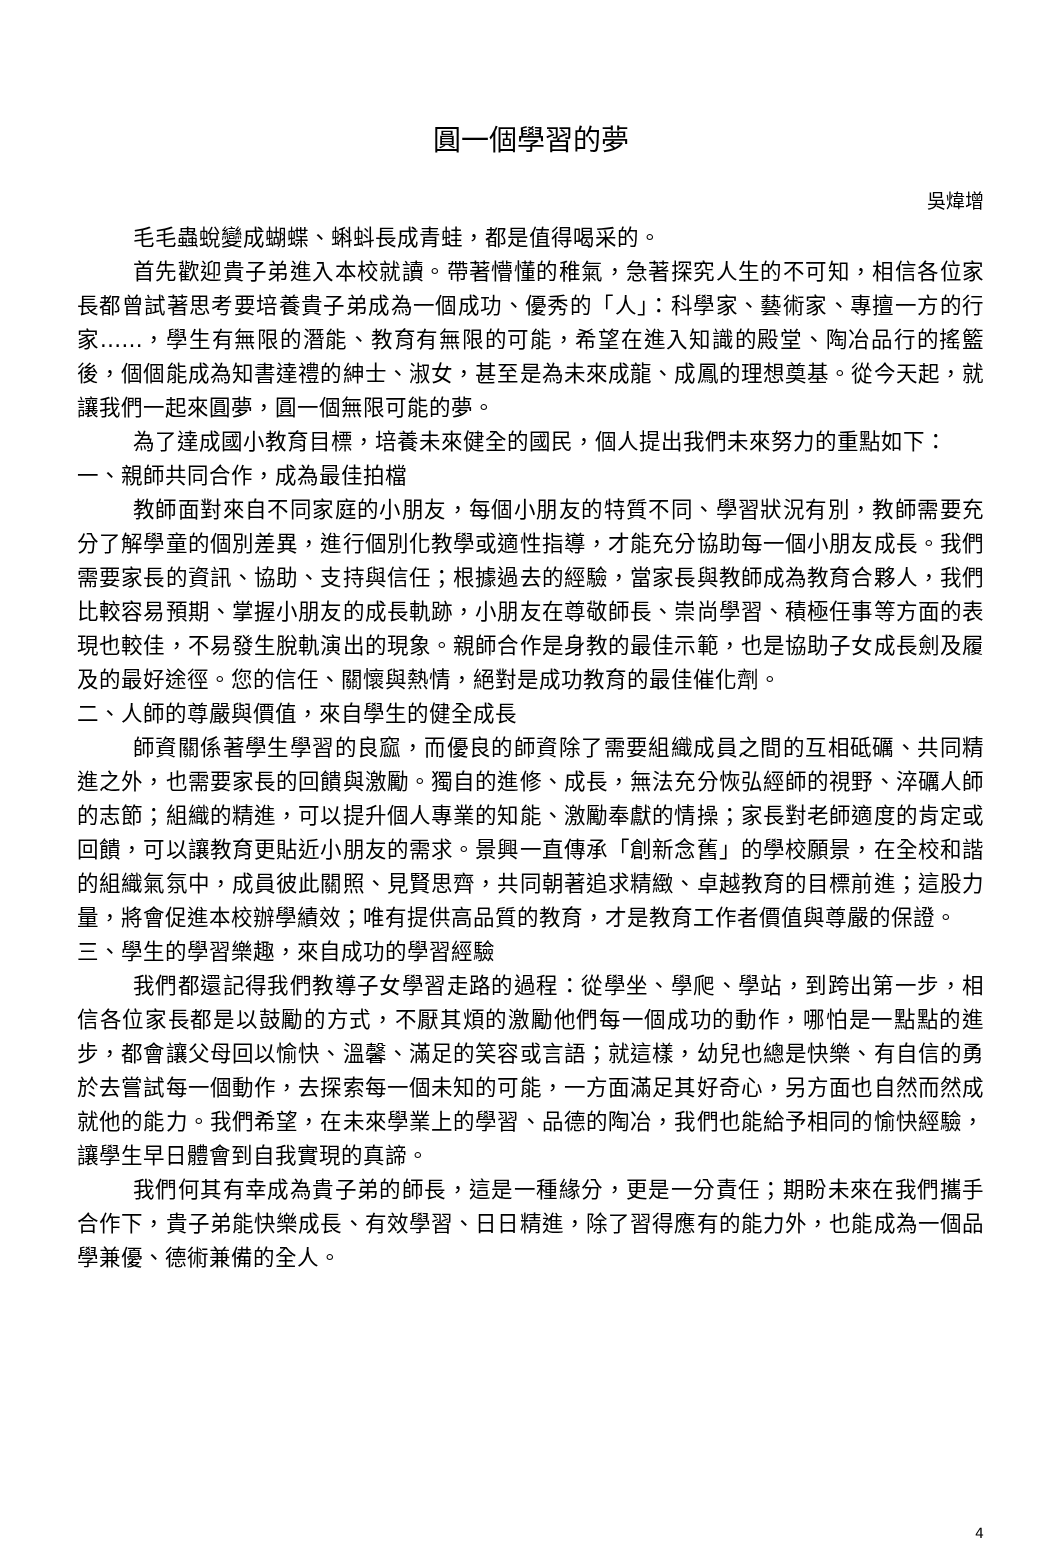圓一個學習的夢
吳煒增
毛毛蟲蛻變成蝴蝶、蝌蚪長成青蛙，都是值得喝采的。
首先歡迎貴子弟進入本校就讀。帶著懵懂的稚氣，急著探究人生的不可知，相信各位家長都曾試著思考要培養貴子弟成為一個成功、優秀的「人」：科學家、藝術家、專擅一方的行家……，學生有無限的潛能、教育有無限的可能，希望在進入知識的殿堂、陶冶品行的搖籃後，個個能成為知書達禮的紳士、淑女，甚至是為未來成龍、成鳳的理想奠基。從今天起，就讓我們一起來圓夢，圓一個無限可能的夢。
為了達成國小教育目標，培養未來健全的國民，個人提出我們未來努力的重點如下：
一、親師共同合作，成為最佳拍檔
教師面對來自不同家庭的小朋友，每個小朋友的特質不同、學習狀況有別，教師需要充分了解學童的個別差異，進行個別化教學或適性指導，才能充分協助每一個小朋友成長。我們需要家長的資訊、協助、支持與信任；根據過去的經驗，當家長與教師成為教育合夥人，我們比較容易預期、掌握小朋友的成長軌跡，小朋友在尊敬師長、崇尚學習、積極任事等方面的表現也較佳，不易發生脫軌演出的現象。親師合作是身教的最佳示範，也是協助子女成長劍及履及的最好途徑。您的信任、關懷與熱情，絕對是成功教育的最佳催化劑。
二、人師的尊嚴與價值，來自學生的健全成長
師資關係著學生學習的良窳，而優良的師資除了需要組織成員之間的互相砥礪、共同精進之外，也需要家長的回饋與激勵。獨自的進修、成長，無法充分恢弘經師的視野、淬礪人師的志節；組織的精進，可以提升個人專業的知能、激勵奉獻的情操；家長對老師適度的肯定或回饋，可以讓教育更貼近小朋友的需求。景興一直傳承「創新念舊」的學校願景，在全校和諧的組織氣氛中，成員彼此關照、見賢思齊，共同朝著追求精緻、卓越教育的目標前進；這股力量，將會促進本校辦學績效；唯有提供高品質的教育，才是教育工作者價值與尊嚴的保證。
三、學生的學習樂趣，來自成功的學習經驗
我們都還記得我們教導子女學習走路的過程：從學坐、學爬、學站，到跨出第一步，相信各位家長都是以鼓勵的方式，不厭其煩的激勵他們每一個成功的動作，哪怕是一點點的進步，都會讓父母回以愉快、溫馨、滿足的笑容或言語；就這樣，幼兒也總是快樂、有自信的勇於去嘗試每一個動作，去探索每一個未知的可能，一方面滿足其好奇心，另方面也自然而然成就他的能力。我們希望，在未來學業上的學習、品德的陶冶，我們也能給予相同的愉快經驗，讓學生早日體會到自我實現的真諦。
我們何其有幸成為貴子弟的師長，這是一種緣分，更是一分責任；期盼未來在我們攜手合作下，貴子弟能快樂成長、有效學習、日日精進，除了習得應有的能力外，也能成為一個品學兼優、德術兼備的全人。
4